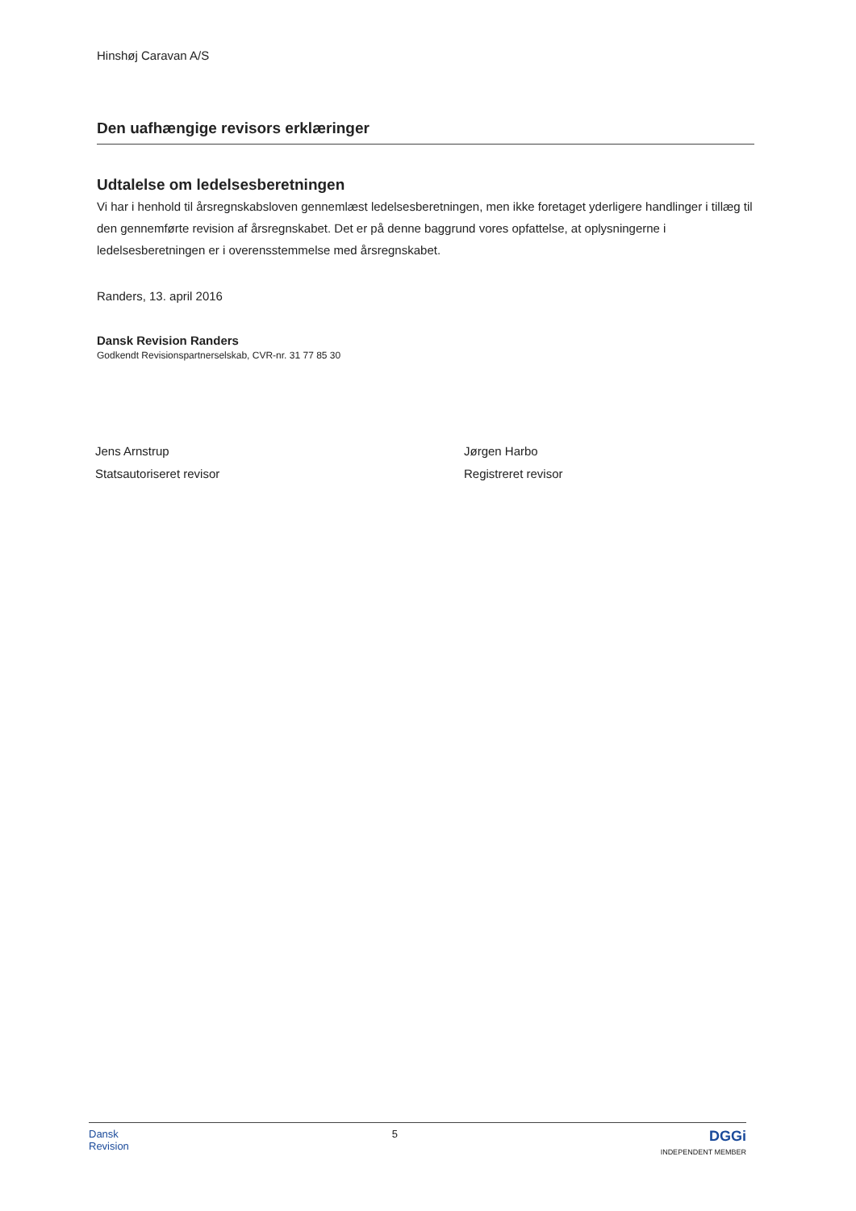Hinshøj Caravan A/S
Den uafhængige revisors erklæringer
Udtalelse om ledelsesberetningen
Vi har i henhold til årsregnskabsloven gennemlæst ledelsesberetningen, men ikke foretaget yderligere handlinger i tillæg til den gennemførte revision af årsregnskabet. Det er på denne baggrund vores opfattelse, at oplysningerne i ledelsesberetningen er i overensstemmelse med årsregnskabet.
Randers, 13. april 2016
Dansk Revision Randers
Godkendt Revisionspartnerselskab, CVR-nr. 31 77 85 30
Jens Arnstrup
Statsautoriseret revisor
Jørgen Harbo
Registreret revisor
Dansk
Revision
5
DGGi
INDEPENDENT MEMBER